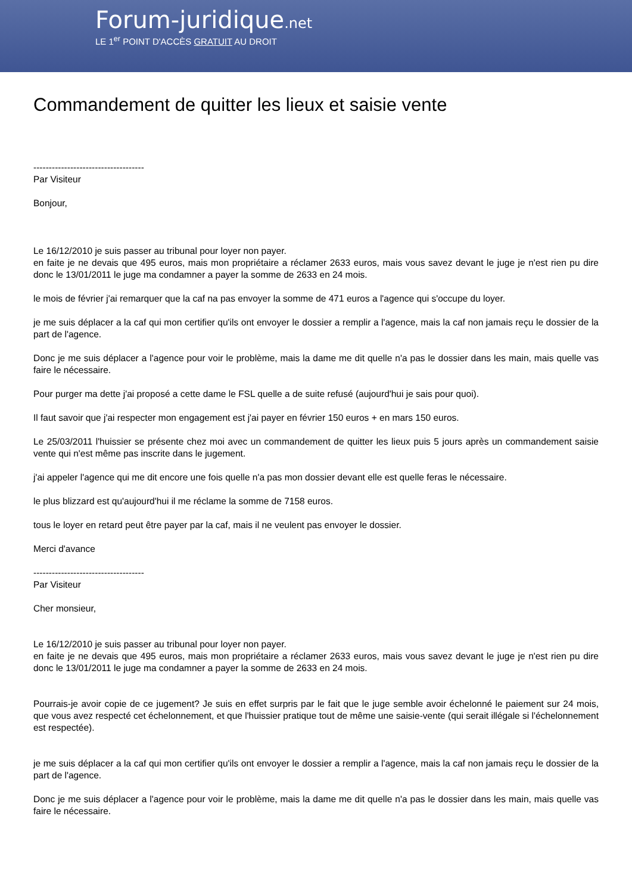Forum-juridique.net
LE 1<sup>er</sup> POINT D'ACCÈS GRATUIT AU DROIT
Commandement de quitter les lieux et saisie vente
------------------------------------
Par Visiteur
Bonjour,
Le 16/12/2010 je suis passer au tribunal pour loyer non payer.
en faite je ne devais que 495 euros, mais mon propriétaire a réclamer 2633 euros, mais vous savez devant le juge je n'est rien pu dire donc le 13/01/2011 le juge ma condamner a payer la somme de 2633 en 24 mois.
le mois de février j'ai remarquer que la caf na pas envoyer la somme de 471 euros a l'agence qui s'occupe du loyer.
je me suis déplacer a la caf qui mon certifier qu'ils ont envoyer le dossier a remplir a l'agence, mais la caf non jamais reçu le dossier de la part de l'agence.
Donc je me suis déplacer a l'agence pour voir le problème, mais la dame me dit quelle n'a pas le dossier dans les main, mais quelle vas faire le nécessaire.
Pour purger ma dette j'ai proposé a cette dame le FSL quelle a de suite refusé (aujourd'hui je sais pour quoi).
Il faut savoir que j'ai respecter mon engagement est j'ai payer en février 150 euros + en mars 150 euros.
Le 25/03/2011 l'huissier se présente chez moi avec un commandement de quitter les lieux puis 5 jours après un commandement saisie vente qui n'est même pas inscrite dans le jugement.
j'ai appeler l'agence qui me dit encore une fois quelle n'a pas mon dossier devant elle est quelle feras le nécessaire.
le plus blizzard est qu'aujourd'hui il me réclame la somme de 7158 euros.
tous le loyer en retard peut être payer par la caf, mais il ne veulent pas envoyer le dossier.
Merci d'avance
------------------------------------
Par Visiteur
Cher monsieur,
Le 16/12/2010 je suis passer au tribunal pour loyer non payer.
en faite je ne devais que 495 euros, mais mon propriétaire a réclamer 2633 euros, mais vous savez devant le juge je n'est rien pu dire donc le 13/01/2011 le juge ma condamner a payer la somme de 2633 en 24 mois.
Pourrais-je avoir copie de ce jugement? Je suis en effet surpris par le fait que le juge semble avoir échelonné le paiement sur 24 mois, que vous avez respecté cet échelonnement, et que l'huissier pratique tout de même une saisie-vente (qui serait illégale si l'échelonnement est respectée).
je me suis déplacer a la caf qui mon certifier qu'ils ont envoyer le dossier a remplir a l'agence, mais la caf non jamais reçu le dossier de la part de l'agence.
Donc je me suis déplacer a l'agence pour voir le problème, mais la dame me dit quelle n'a pas le dossier dans les main, mais quelle vas faire le nécessaire.